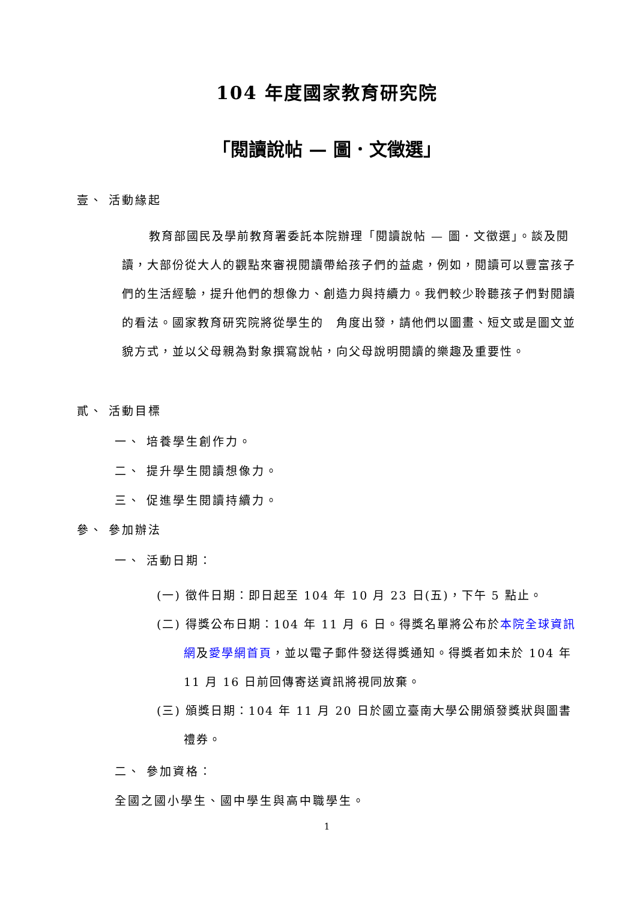104 年度國家教育研究院
「閱讀說帖 — 圖．文徵選」
壹、 活動緣起
教育部國民及學前教育署委託本院辦理「閱讀說帖 — 圖．文徵選」。談及閱讀，大部份從大人的觀點來審視閱讀帶給孩子們的益處，例如，閱讀可以豐富孩子們的生活經驗，提升他們的想像力、創造力與持續力。我們較少聆聽孩子們對閱讀的看法。國家教育研究院將從學生的　角度出發，請他們以圖畫、短文或是圖文並貌方式，並以父母親為對象撰寫說帖，向父母說明閱讀的樂趣及重要性。
貳、 活動目標
一、 培養學生創作力。
二、 提升學生閱讀想像力。
三、 促進學生閱讀持續力。
參、 參加辦法
一、 活動日期：
(一) 徵件日期：即日起至 104 年 10 月 23 日(五)，下午 5 點止。
(二) 得獎公布日期：104 年 11 月 6 日。得獎名單將公布於本院全球資訊網及愛學網首頁，並以電子郵件發送得獎通知。得獎者如未於 104 年 11 月 16 日前回傳寄送資訊將視同放棄。
(三) 頒獎日期：104 年 11 月 20 日於國立臺南大學公開頒發獎狀與圖書禮券。
二、 參加資格：
全國之國小學生、國中學生與高中職學生。
1